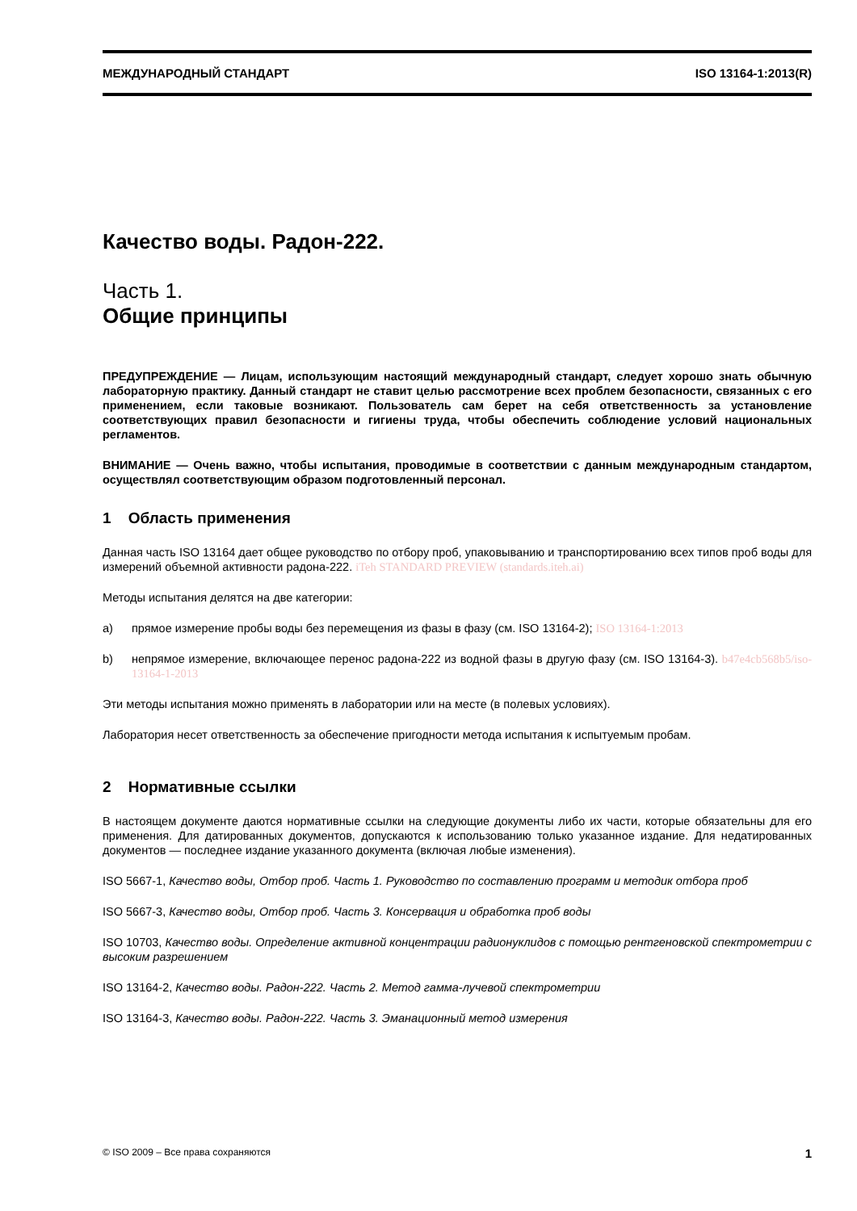МЕЖДУНАРОДНЫЙ СТАНДАРТ ISO 13164-1:2013(R)
Качество воды. Радон-222.
Часть 1.
Общие принципы
ПРЕДУПРЕЖДЕНИЕ — Лицам, использующим настоящий международный стандарт, следует хорошо знать обычную лабораторную практику. Данный стандарт не ставит целью рассмотрение всех проблем безопасности, связанных с его применением, если таковые возникают. Пользователь сам берет на себя ответственность за установление соответствующих правил безопасности и гигиены труда, чтобы обеспечить соблюдение условий национальных регламентов.
ВНИМАНИЕ — Очень важно, чтобы испытания, проводимые в соответствии с данным международным стандартом, осуществлял соответствующим образом подготовленный персонал.
1 Область применения
Данная часть ISO 13164 дает общее руководство по отбору проб, упаковыванию и транспортированию всех типов проб воды для измерений объемной активности радона-222. iTeh STANDARD PREVIEW (standards.iteh.ai)
Методы испытания делятся на две категории:
a) прямое измерение пробы воды без перемещения из фазы в фазу (см. ISO 13164-2); ISO 13164-1:2013
b) непрямое измерение, включающее перенос радона-222 из водной фазы в другую фазу (см. ISO 13164-3). b47e4cb568b5/iso-13164-1-2013
Эти методы испытания можно применять в лаборатории или на месте (в полевых условиях).
Лаборатория несет ответственность за обеспечение пригодности метода испытания к испытуемым пробам.
2 Нормативные ссылки
В настоящем документе даются нормативные ссылки на следующие документы либо их части, которые обязательны для его применения. Для датированных документов, допускаются к использованию только указанное издание. Для недатированных документов — последнее издание указанного документа (включая любые изменения).
ISO 5667-1, Качество воды, Отбор проб. Часть 1. Руководство по составлению программ и методик отбора проб
ISO 5667-3, Качество воды, Отбор проб. Часть 3. Консервация и обработка проб воды
ISO 10703, Качество воды. Определение активной концентрации радионуклидов с помощью рентгеновской спектрометрии с высоким разрешением
ISO 13164-2, Качество воды. Радон-222. Часть 2. Метод гамма-лучевой спектрометрии
ISO 13164-3, Качество воды. Радон-222. Часть 3. Эманационный метод измерения
© ISO 2009 – Все права сохраняются 1